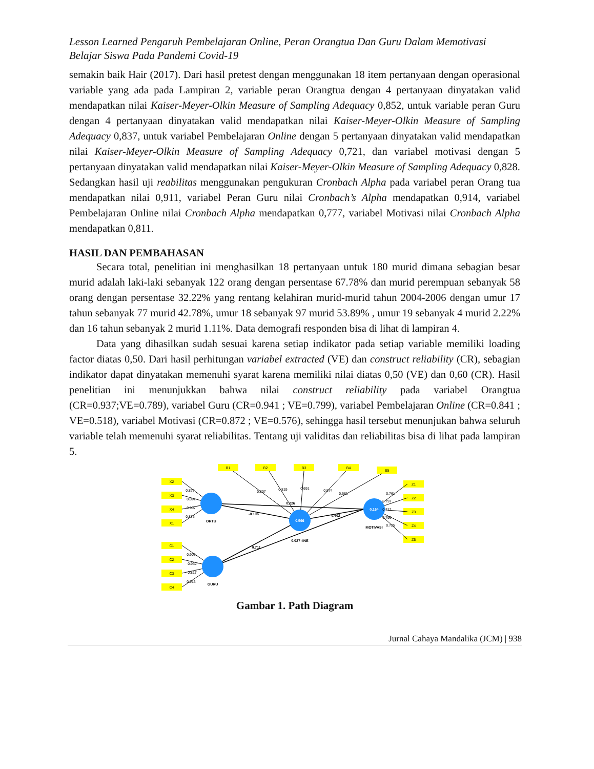Lesson Learned Pengaruh Pembelajaran Online, Peran Orangtua Dan Guru Dalam Memotivasi
Belajar Siswa Pada Pandemi Covid-19
semakin baik Hair (2017). Dari hasil pretest dengan menggunakan 18 item pertanyaan dengan operasional variable yang ada pada Lampiran 2, variable peran Orangtua dengan 4 pertanyaan dinyatakan valid mendapatkan nilai Kaiser-Meyer-Olkin Measure of Sampling Adequacy 0,852, untuk variable peran Guru dengan 4 pertanyaan dinyatakan valid mendapatkan nilai Kaiser-Meyer-Olkin Measure of Sampling Adequacy 0,837, untuk variabel Pembelajaran Online dengan 5 pertanyaan dinyatakan valid mendapatkan nilai Kaiser-Meyer-Olkin Measure of Sampling Adequacy 0,721, dan variabel motivasi dengan 5 pertanyaan dinyatakan valid mendapatkan nilai Kaiser-Meyer-Olkin Measure of Sampling Adequacy 0,828. Sedangkan hasil uji reabilitas menggunakan pengukuran Cronbach Alpha pada variabel peran Orang tua mendapatkan nilai 0,911, variabel Peran Guru nilai Cronbach’s Alpha mendapatkan 0,914, variabel Pembelajaran Online nilai Cronbach Alpha mendapatkan 0,777, variabel Motivasi nilai Cronbach Alpha mendapatkan 0,811.
HASIL DAN PEMBAHASAN
Secara total, penelitian ini menghasilkan 18 pertanyaan untuk 180 murid dimana sebagian besar murid adalah laki-laki sebanyak 122 orang dengan persentase 67.78% dan murid perempuan sebanyak 58 orang dengan persentase 32.22% yang rentang kelahiran murid-murid tahun 2004-2006 dengan umur 17 tahun sebanyak 77 murid 42.78%, umur 18 sebanyak 97 murid 53.89% , umur 19 sebanyak 4 murid 2.22% dan 16 tahun sebanyak 2 murid 1.11%. Data demografi responden bisa di lihat di lampiran 4.
Data yang dihasilkan sudah sesuai karena setiap indikator pada setiap variable memiliki loading factor diatas 0,50. Dari hasil perhitungan variabel extracted (VE) dan construct reliability (CR), sebagian indikator dapat dinyatakan memenuhi syarat karena memiliki nilai diatas 0,50 (VE) dan 0,60 (CR). Hasil penelitian ini menunjukkan bahwa nilai construct reliability pada variabel Orangtua (CR=0.937;VE=0.789), variabel Guru (CR=0.941 ; VE=0.799), variabel Pembelajaran Online (CR=0.841 ; VE=0.518), variabel Motivasi (CR=0.872 ; VE=0.576), sehingga hasil tersebut menunjukan bahwa seluruh variable telah memenuhi syarat reliabilitas. Tentang uji validitas dan reliabilitas bisa di lihat pada lampiran 5.
X2
X3
X4
X1
C1
C2
C3
C4
B1
B2
B3
B4
B5
Z1
Z2
Z3
Z4
Z5
ORTU
GURU
0.566
0.164
MOTIVASI
-0.106
0.226
0.402
0.711
0.027 -INE
0.879
0.892
0.907
0.876
0.908
0.932
0.817
0.913
0.807
0.819
0.691
0.574
0.681
0.761
0.797
0.712
0.796
0.725
Gambar 1. Path Diagram
Jurnal Cahaya Mandalika (JCM) | 938